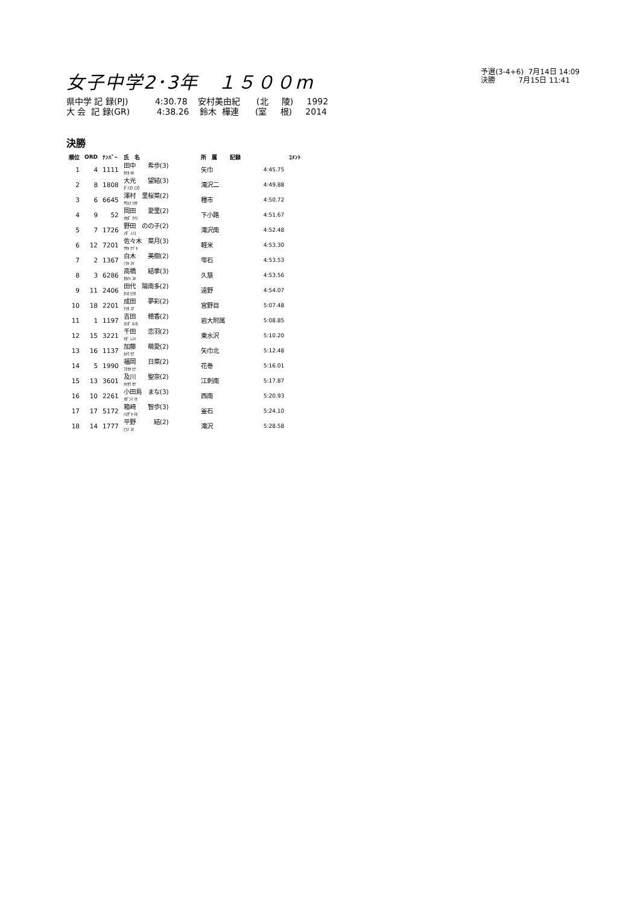女子中学2･3年　１５００m
予選(3-4+6) 7月14日 14:09 決勝 7月15日 11:41
県中学 記 録(PJ) 4:30.78 安村美由紀 (北 陵) 1992 大 会 記 録(GR) 4:38.26 鈴木 樺連 (室 根) 2014
決勝
| 順位 | ORD | ﾅﾝﾊﾞｰ | 氏 名 | 所 属 | 記録 | ｺﾒﾝﾄ |
| --- | --- | --- | --- | --- | --- | --- |
| 1 | 4 | 1111 | 田中 希歩(3) ﾀﾅｶ ｷﾎ | 矢巾 | 4:45.75 | |
| 2 | 8 | 1808 | 大光 望結(3) ﾀﾞｲｺｳ ﾐﾕｳ | 滝沢二 | 4:49.88 | |
| 3 | 6 | 6645 | 澤村 里桜菜(2) ｻﾜﾑﾗ ﾘｵﾅ | 種市 | 4:50.72 | |
| 4 | 9 | 52 | 岡田 愛里(2) ｵｶﾀﾞ ｱｲﾘ | 下小路 | 4:51.67 | |
| 5 | 7 | 1726 | 野田 のの子(2) ﾉﾀﾞ ﾉﾉｺ | 滝沢南 | 4:52.48 | |
| 6 | 12 | 7201 | 佐々木 菜月(3) ｻｻｷ ﾅﾂﾞｷ | 軽米 | 4:53.30 | |
| 7 | 2 | 1367 | 白木 美樹(2) ｼﾗｷ ﾐｷ | 雫石 | 4:53.53 | |
| 8 | 3 | 6286 | 高橋 結季(3) ﾀｶﾊｼ ﾕｷ | 久慈 | 4:53.56 | |
| 9 | 11 | 2406 | 田代 陽南多(2) ﾀｼﾛ ﾋﾅﾀ | 遠野 | 4:54.07 | |
| 10 | 18 | 2201 | 成田 夢彩(2) ﾅﾘﾀ ﾕｱ | 宮野目 | 5:07.48 | |
| 11 | 1 | 1197 | 吉田 穂香(2) ﾖｼﾀﾞ ﾎﾉｶ | 岩大附属 | 5:08.85 | |
| 12 | 15 | 3221 | 千田 恋羽(2) ﾁﾀﾞ ﾚﾝﾊ | 東水沢 | 5:10.20 | |
| 13 | 16 | 1137 | 加藤 萌愛(2) ｶﾄｳ ﾓｱ | 矢巾北 | 5:12.48 | |
| 14 | 5 | 1990 | 福岡 日菜(2) ﾌｸｵｶ ﾋﾅ | 花巻 | 5:16.01 | |
| 15 | 13 | 3601 | 及川 聖奈(2) ｵｲｶﾜ ｾﾅ | 江刺南 | 5:17.87 | |
| 16 | 10 | 2261 | 小田島 まな(3) ｵﾀﾞｼﾏ ﾏﾅ | 西南 | 5:20.93 | |
| 17 | 17 | 5172 | 箱崎 智歩(3) ﾊｺｻﾞｷ ﾁﾎ | 釜石 | 5:24.10 | |
| 18 | 14 | 1777 | 平野 結(2) ﾋﾗﾉ ﾕｲ | 滝沢 | 5:28.58 | |